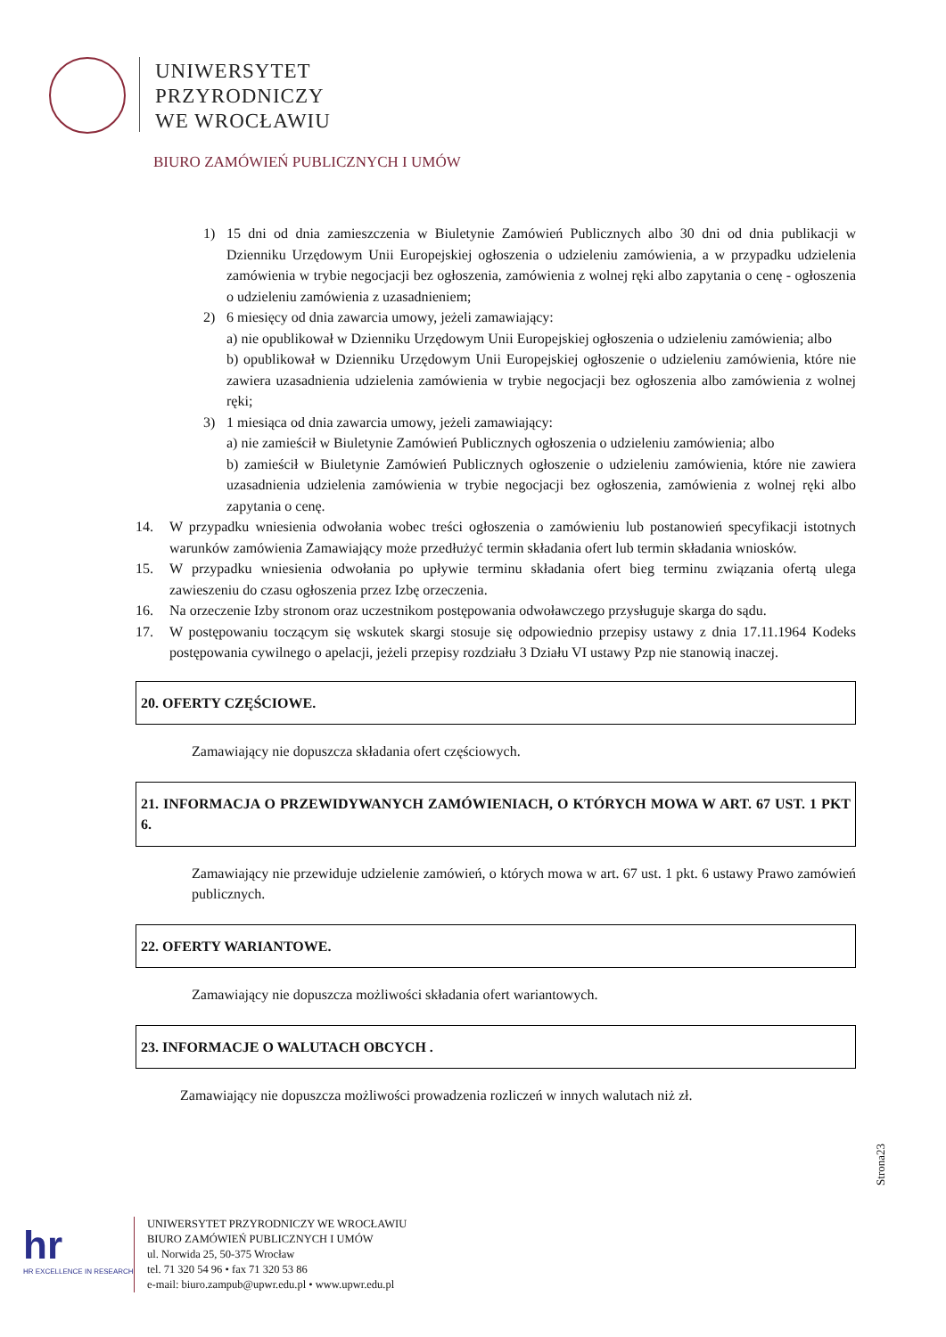UNIWERSYTET
PRZYRODNICZY
WE WROCŁAWIU
BIURO ZAMÓWIEŃ PUBLICZNYCH I UMÓW
1) 15 dni od dnia zamieszczenia w Biuletynie Zamówień Publicznych albo 30 dni od dnia publikacji w Dzienniku Urzędowym Unii Europejskiej ogłoszenia o udzieleniu zamówienia, a w przypadku udzielenia zamówienia w trybie negocjacji bez ogłoszenia, zamówienia z wolnej ręki albo zapytania o cenę - ogłoszenia o udzieleniu zamówienia z uzasadnieniem;
2) 6 miesięcy od dnia zawarcia umowy, jeżeli zamawiający:
a) nie opublikował w Dzienniku Urzędowym Unii Europejskiej ogłoszenia o udzieleniu zamówienia; albo
b) opublikował w Dzienniku Urzędowym Unii Europejskiej ogłoszenie o udzieleniu zamówienia, które nie zawiera uzasadnienia udzielenia zamówienia w trybie negocjacji bez ogłoszenia albo zamówienia z wolnej ręki;
3) 1 miesiąca od dnia zawarcia umowy, jeżeli zamawiający:
a) nie zamieścił w Biuletynie Zamówień Publicznych ogłoszenia o udzieleniu zamówienia; albo
b) zamieścił w Biuletynie Zamówień Publicznych ogłoszenie o udzieleniu zamówienia, które nie zawiera uzasadnienia udzielenia zamówienia w trybie negocjacji bez ogłoszenia, zamówienia z wolnej ręki albo zapytania o cenę.
14. W przypadku wniesienia odwołania wobec treści ogłoszenia o zamówieniu lub postanowień specyfikacji istotnych warunków zamówienia Zamawiający może przedłużyć termin składania ofert lub termin składania wniosków.
15. W przypadku wniesienia odwołania po upływie terminu składania ofert bieg terminu związania ofertą ulega zawieszeniu do czasu ogłoszenia przez Izbę orzeczenia.
16. Na orzeczenie Izby stronom oraz uczestnikom postępowania odwoławczego przysługuje skarga do sądu.
17. W postępowaniu toczącym się wskutek skargi stosuje się odpowiednio przepisy ustawy z dnia 17.11.1964 Kodeks postępowania cywilnego o apelacji, jeżeli przepisy rozdziału 3 Działu VI ustawy Pzp nie stanowią inaczej.
20. OFERTY CZĘŚCIOWE.
Zamawiający nie dopuszcza składania ofert częściowych.
21. INFORMACJA O PRZEWIDYWANYCH ZAMÓWIENIACH, O KTÓRYCH MOWA W ART. 67 UST. 1 PKT 6.
Zamawiający nie przewiduje udzielenie zamówień, o których mowa w art. 67 ust. 1 pkt. 6 ustawy Prawo zamówień publicznych.
22. OFERTY WARIANTOWE.
Zamawiający nie dopuszcza możliwości składania ofert wariantowych.
23. INFORMACJE O WALUTACH OBCYCH .
Zamawiający nie dopuszcza możliwości prowadzenia rozliczeń w innych walutach niż zł.
Strona23
hr
HR EXCELLENCE IN RESEARCH
UNIWERSYTET PRZYRODNICZY WE WROCŁAWIU
BIURO ZAMÓWIEŃ PUBLICZNYCH I UMÓW
ul. Norwida 25, 50-375 Wrocław
tel. 71 320 54 96 • fax 71 320 53 86
e-mail: biuro.zampub@upwr.edu.pl • www.upwr.edu.pl